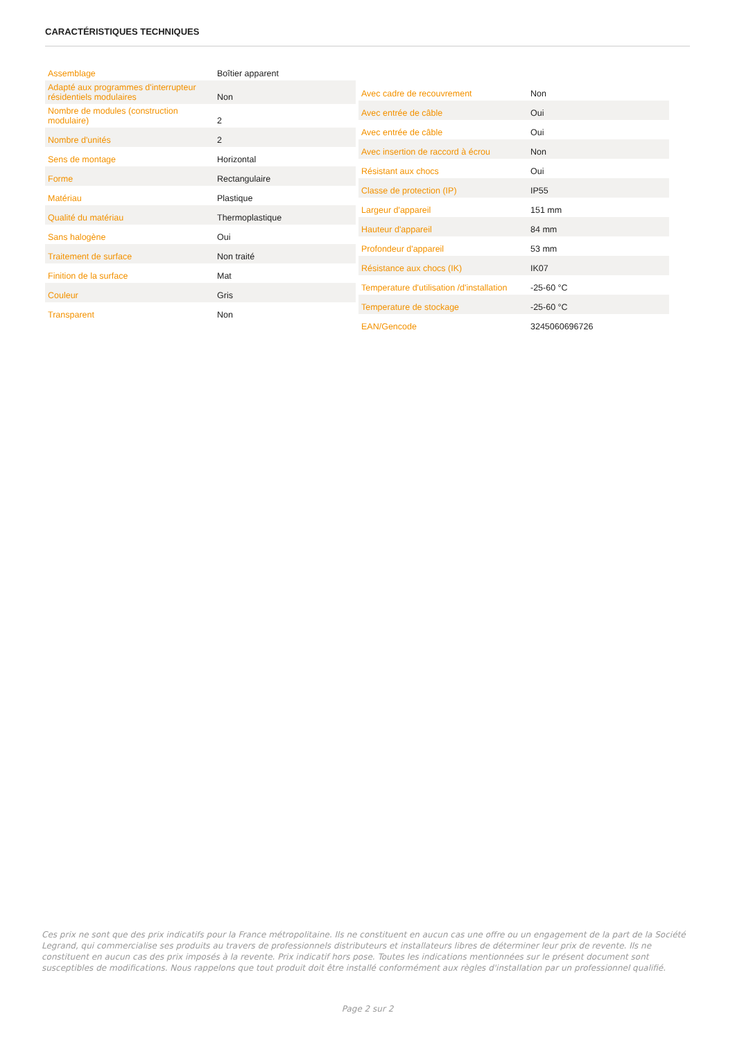CARACTÉRISTIQUES TECHNIQUES
| Assemblage | Boîtier apparent |
| Adapté aux programmes d'interrupteur résidentiels modulaires | Non |
| Nombre de modules (construction modulaire) | 2 |
| Nombre d'unités | 2 |
| Sens de montage | Horizontal |
| Forme | Rectangulaire |
| Matériau | Plastique |
| Qualité du matériau | Thermoplastique |
| Sans halogène | Oui |
| Traitement de surface | Non traité |
| Finition de la surface | Mat |
| Couleur | Gris |
| Transparent | Non |
| Avec cadre de recouvrement | Non |
| Avec entrée de câble | Oui |
| Avec entrée de câble | Oui |
| Avec insertion de raccord à écrou | Non |
| Résistant aux chocs | Oui |
| Classe de protection (IP) | IP55 |
| Largeur d'appareil | 151 mm |
| Hauteur d'appareil | 84 mm |
| Profondeur d'appareil | 53 mm |
| Résistance aux chocs (IK) | IK07 |
| Temperature d'utilisation /d'installation | -25-60 °C |
| Temperature de stockage | -25-60 °C |
| EAN/Gencode | 3245060696726 |
Ces prix ne sont que des prix indicatifs pour la France métropolitaine. Ils ne constituent en aucun cas une offre ou un engagement de la part de la Société Legrand, qui commercialise ses produits au travers de professionnels distributeurs et installateurs libres de déterminer leur prix de revente. Ils ne constituent en aucun cas des prix imposés à la revente. Prix indicatif hors pose. Toutes les indications mentionnées sur le présent document sont susceptibles de modifications. Nous rappelons que tout produit doit être installé conformément aux règles d'installation par un professionnel qualifié.
Page 2 sur 2